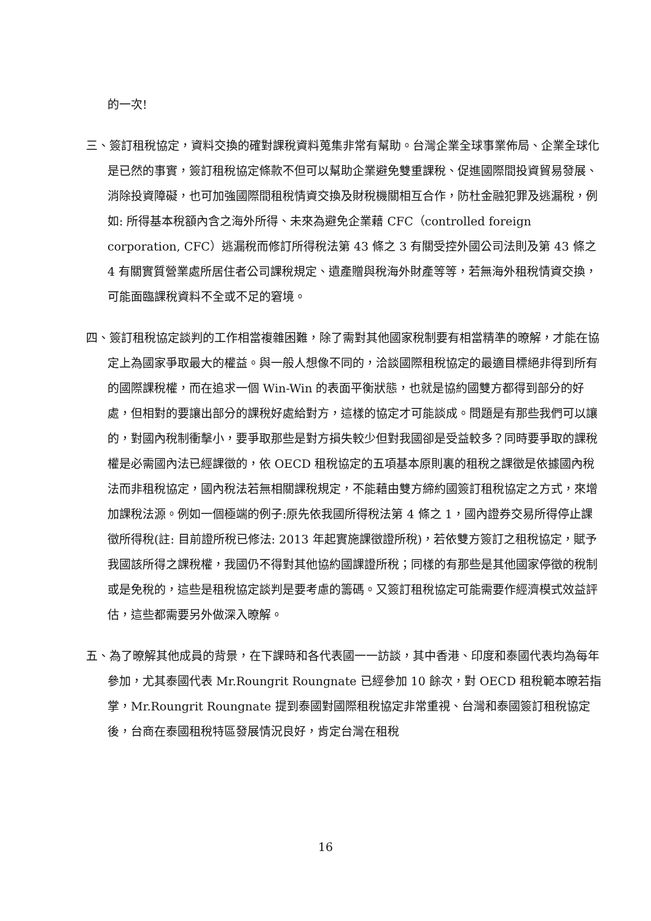的一次!
三、簽訂租稅協定，資料交換的確對課稅資料蒐集非常有幫助。台灣企業全球事業佈局、企業全球化是已然的事實，簽訂租稅協定條款不但可以幫助企業避免雙重課稅、促進國際間投資貿易發展、消除投資障礙，也可加強國際間租稅情資交換及財稅機關相互合作，防杜金融犯罪及逃漏稅，例如: 所得基本稅額內含之海外所得、未來為避免企業藉 CFC（controlled foreign corporation, CFC）逃漏稅而修訂所得稅法第 43 條之 3 有關受控外國公司法則及第 43 條之 4 有關實質營業處所居住者公司課稅規定、遺產贈與稅海外財產等等，若無海外租稅情資交換，可能面臨課稅資料不全或不足的窘境。
四、簽訂租稅協定談判的工作相當複雜困難，除了需對其他國家稅制要有相當精準的暸解，才能在協定上為國家爭取最大的權益。與一般人想像不同的，洽談國際租稅協定的最適目標絕非得到所有的國際課稅權，而在追求一個 Win-Win 的表面平衡狀態，也就是協約國雙方都得到部分的好處，但相對的要讓出部分的課稅好處給對方，這樣的協定才可能談成。問題是有那些我們可以讓的，對國內稅制衝擊小，要爭取那些是對方損失較少但對我國卻是受益較多？同時要爭取的課稅權是必需國內法已經課徵的，依 OECD 租稅協定的五項基本原則裏的租稅之課徵是依據國內稅法而非租稅協定，國內稅法若無相關課稅規定，不能藉由雙方締約國簽訂租稅協定之方式，來增加課稅法源。例如一個極端的例子:原先依我國所得稅法第 4 條之 1，國內證券交易所得停止課徵所得稅(註: 目前證所稅已修法: 2013 年起實施課徵證所稅)，若依雙方簽訂之租稅協定，賦予我國該所得之課稅權，我國仍不得對其他協約國課證所稅；同樣的有那些是其他國家停徵的稅制或是免稅的，這些是租稅協定談判是要考慮的籌碼。又簽訂租稅協定可能需要作經濟模式效益評估，這些都需要另外做深入暸解。
五、為了暸解其他成員的背景，在下課時和各代表國一一訪談，其中香港、印度和泰國代表均為每年參加，尤其泰國代表 Mr.Roungrit Roungnate 已經參加 10 餘次，對 OECD 租稅範本暸若指掌，Mr.Roungrit Roungnate 提到泰國對國際租稅協定非常重視、台灣和泰國簽訂租稅協定後，台商在泰國租稅特區發展情況良好，肯定台灣在租稅
16